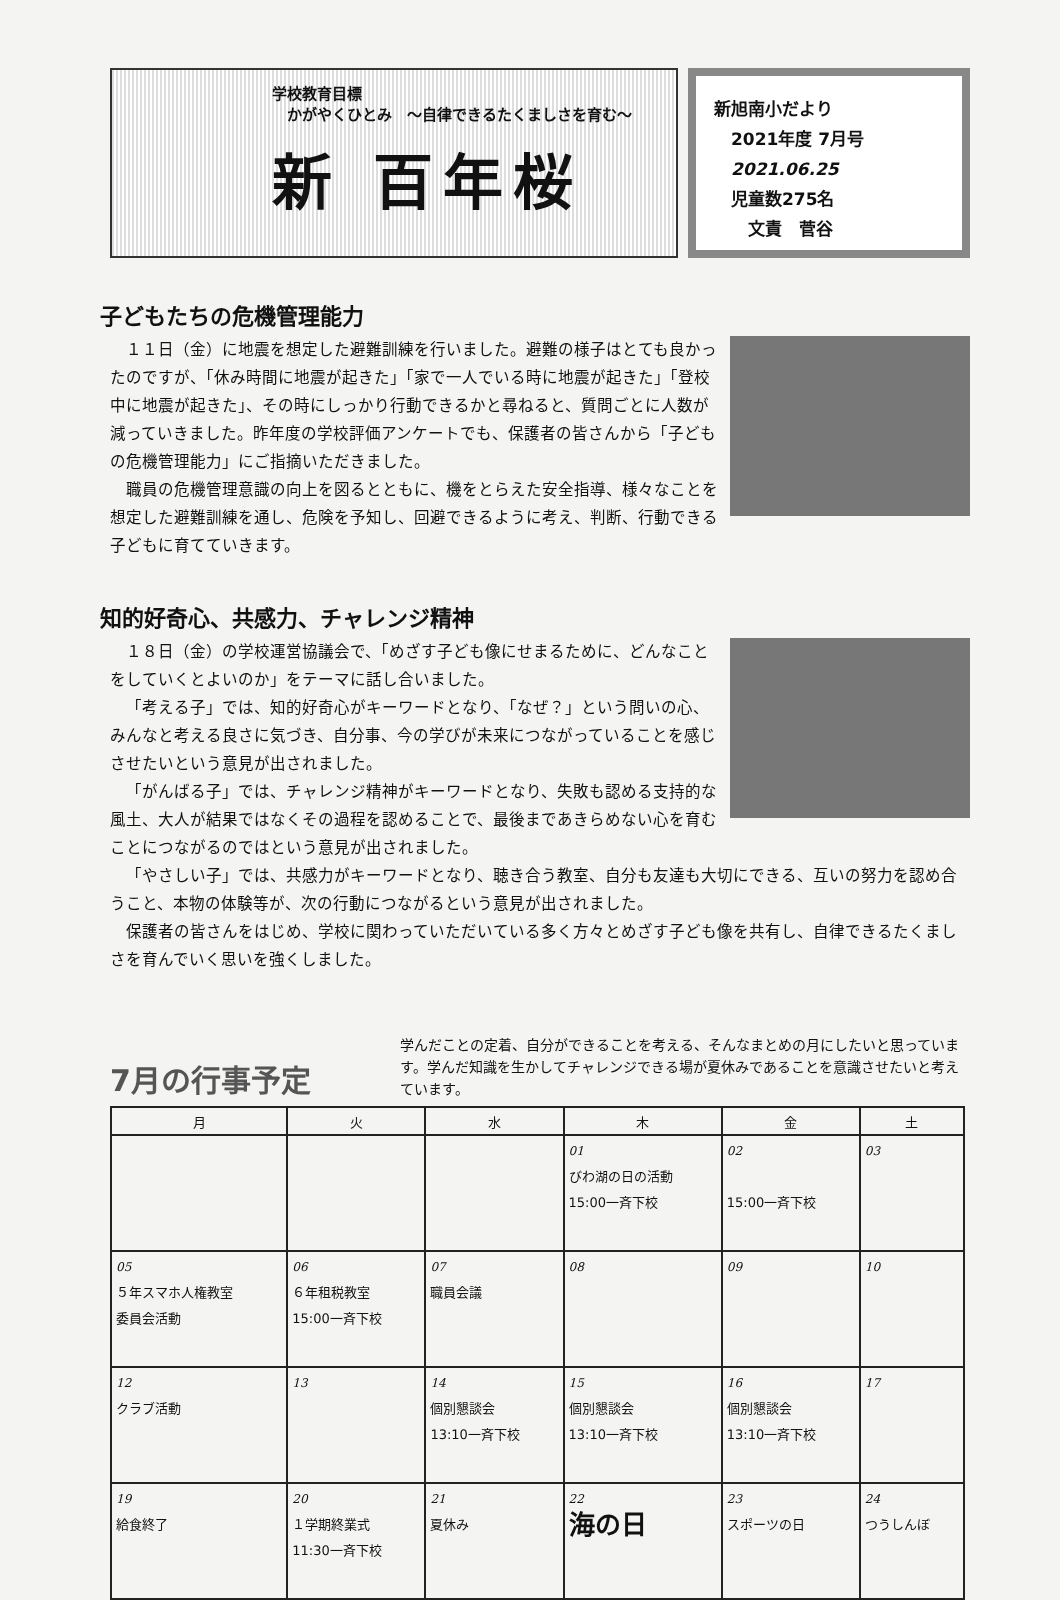学校教育目標
　かがやくひとみ　～自律できるたくましさを育む～
新 百年桜
新旭南小だより
　2021年度 7月号
　2021.06.25
　児童数275名
　　文責　菅谷
子どもたちの危機管理能力
１１日（金）に地震を想定した避難訓練を行いました。避難の様子はとても良かったのですが、「休み時間に地震が起きた」「家で一人でいる時に地震が起きた」「登校中に地震が起きた」、その時にしっかり行動できるかと尋ねると、質問ごとに人数が減っていきました。昨年度の学校評価アンケートでも、保護者の皆さんから「子どもの危機管理能力」にご指摘いただきました。
職員の危機管理意識の向上を図るとともに、機をとらえた安全指導、様々なことを想定した避難訓練を通し、危険を予知し、回避できるように考え、判断、行動できる子どもに育てていきます。
知的好奇心、共感力、チャレンジ精神
１８日（金）の学校運営協議会で、「めざす子ども像にせまるために、どんなことをしていくとよいのか」をテーマに話し合いました。
「考える子」では、知的好奇心がキーワードとなり、「なぜ？」という問いの心、みんなと考える良さに気づき、自分事、今の学びが未来につながっていることを感じさせたいという意見が出されました。
「がんばる子」では、チャレンジ精神がキーワードとなり、失敗も認める支持的な風土、大人が結果ではなくその過程を認めることで、最後まであきらめない心を育むことにつながるのではという意見が出されました。
「やさしい子」では、共感力がキーワードとなり、聴き合う教室、自分も友達も大切にできる、互いの努力を認め合うこと、本物の体験等が、次の行動につながるという意見が出されました。
保護者の皆さんをはじめ、学校に関わっていただいている多く方々とめざす子ども像を共有し、自律できるたくましさを育んでいく思いを強くしました。
7月の行事予定
学んだことの定着、自分ができることを考える、そんなまとめの月にしたいと思っています。学んだ知識を生かしてチャレンジできる場が夏休みであることを意識させたいと考えています。
| 月 | 火 | 水 | 木 | 金 | 土 |
| --- | --- | --- | --- | --- | --- |
| | | | 01 びわ湖の日の活動 15:00一斉下校 | 02 15:00一斉下校 | 03 |
| 05 ５年スマホ人権教室 委員会活動 | 06 ６年租税教室 15:00一斉下校 | 07 職員会議 | 08 | 09 | 10 |
| 12 クラブ活動 | 13 | 14 個別懇談会 13:10一斉下校 | 15 個別懇談会 13:10一斉下校 | 16 個別懇談会 13:10一斉下校 | 17 |
| 19 給食終了 | 20 １学期終業式 11:30一斉下校 | 21 夏休み | 22 海の日 | 23 スポーツの日 | 24 つうしんぼ |